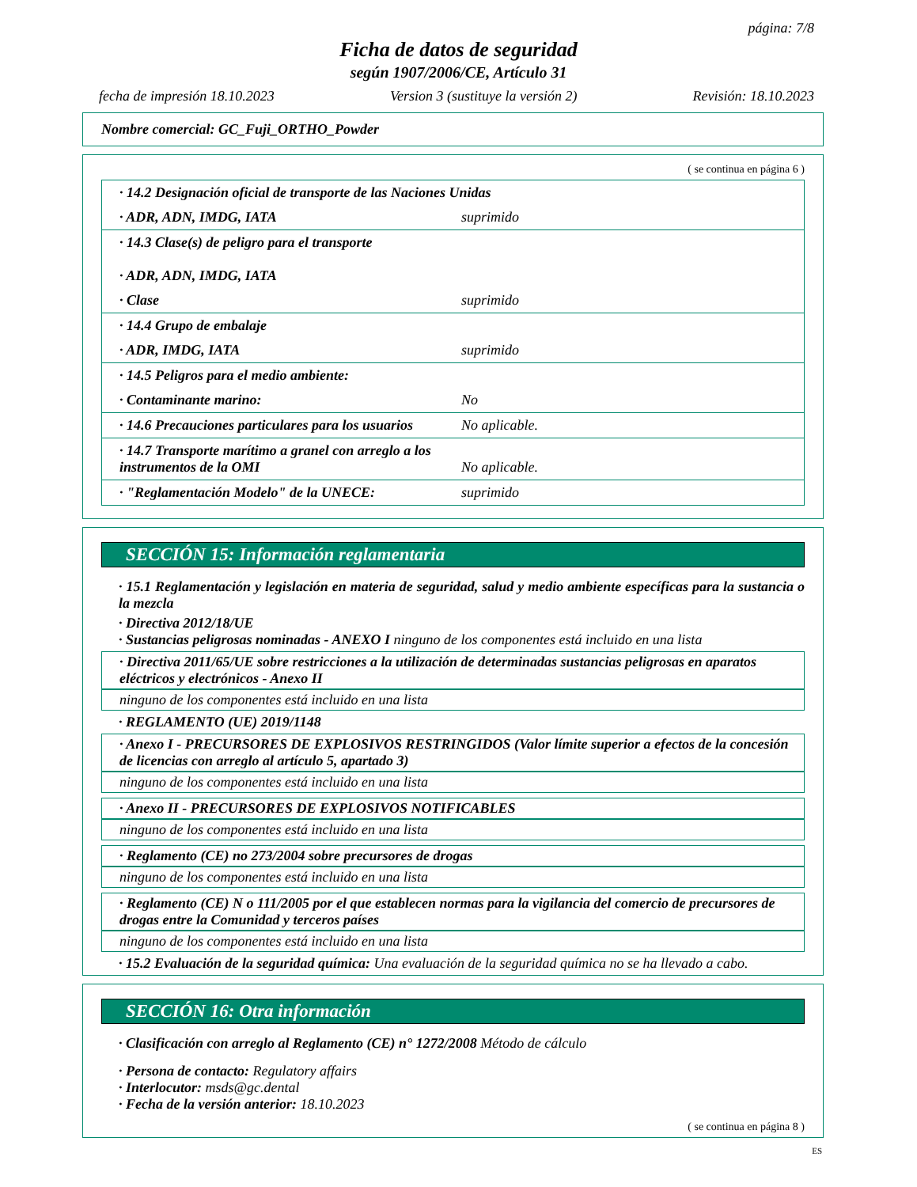página: 7/8
Ficha de datos de seguridad
según 1907/2006/CE, Artículo 31
fecha de impresión 18.10.2023 Version 3 (sustituye la versión 2) Revisión: 18.10.2023
Nombre comercial: GC_Fuji_ORTHO_Powder
( se continua en página 6 )
| · 14.2 Designación oficial de transporte de las Naciones Unidas | |
| · ADR, ADN, IMDG, IATA | suprimido |
| · 14.3 Clase(s) de peligro para el transporte · ADR, ADN, IMDG, IATA | |
| · Clase | suprimido |
| · 14.4 Grupo de embalaje | |
| · ADR, IMDG, IATA | suprimido |
| · 14.5 Peligros para el medio ambiente: | |
| · Contaminante marino: | No |
| · 14.6 Precauciones particulares para los usuarios | No aplicable. |
| · 14.7 Transporte marítimo a granel con arreglo a los instrumentos de la OMI | No aplicable. |
| · "Reglamentación Modelo" de la UNECE: | suprimido |
SECCIÓN 15: Información reglamentaria
· 15.1 Reglamentación y legislación en materia de seguridad, salud y medio ambiente específicas para la sustancia o la mezcla
· Directiva 2012/18/UE
· Sustancias peligrosas nominadas - ANEXO I ninguno de los componentes está incluido en una lista
· Directiva 2011/65/UE sobre restricciones a la utilización de determinadas sustancias peligrosas en aparatos eléctricos y electrónicos - Anexo II
ninguno de los componentes está incluido en una lista
· REGLAMENTO (UE) 2019/1148
· Anexo I - PRECURSORES DE EXPLOSIVOS RESTRINGIDOS (Valor límite superior a efectos de la concesión de licencias con arreglo al artículo 5, apartado 3)
ninguno de los componentes está incluido en una lista
· Anexo II - PRECURSORES DE EXPLOSIVOS NOTIFICABLES
ninguno de los componentes está incluido en una lista
· Reglamento (CE) no 273/2004 sobre precursores de drogas
ninguno de los componentes está incluido en una lista
· Reglamento (CE) N o 111/2005 por el que establecen normas para la vigilancia del comercio de precursores de drogas entre la Comunidad y terceros países
ninguno de los componentes está incluido en una lista
· 15.2 Evaluación de la seguridad química: Una evaluación de la seguridad química no se ha llevado a cabo.
SECCIÓN 16: Otra información
· Clasificación con arreglo al Reglamento (CE) n° 1272/2008 Método de cálculo
· Persona de contacto: Regulatory affairs
· Interlocutor: msds@gc.dental
· Fecha de la versión anterior: 18.10.2023
( se continua en página 8 )
ES